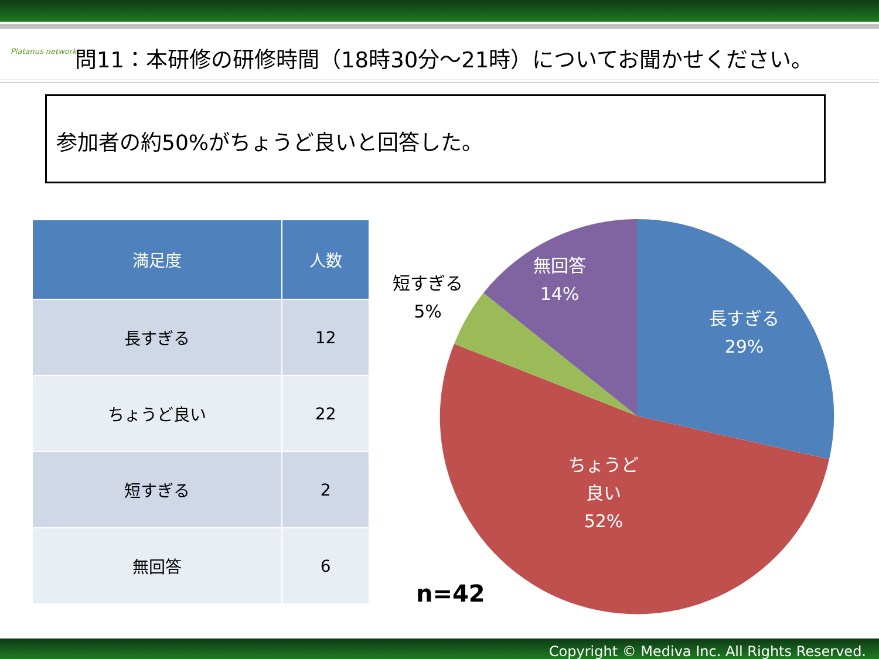Platanus network
問11：本研修の研修時間（18時30分～21時）についてお聞かせください。
参加者の約50%がちょうど良いと回答した。
| 満足度 | 人数 |
| --- | --- |
| 長すぎる | 12 |
| ちょうど良い | 22 |
| 短すぎる | 2 |
| 無回答 | 6 |
短すぎる
5%
無回答
14%
長すぎる
29%
ちょうど
良い
52%
n=42
Copyright © Mediva Inc. All Rights Reserved.